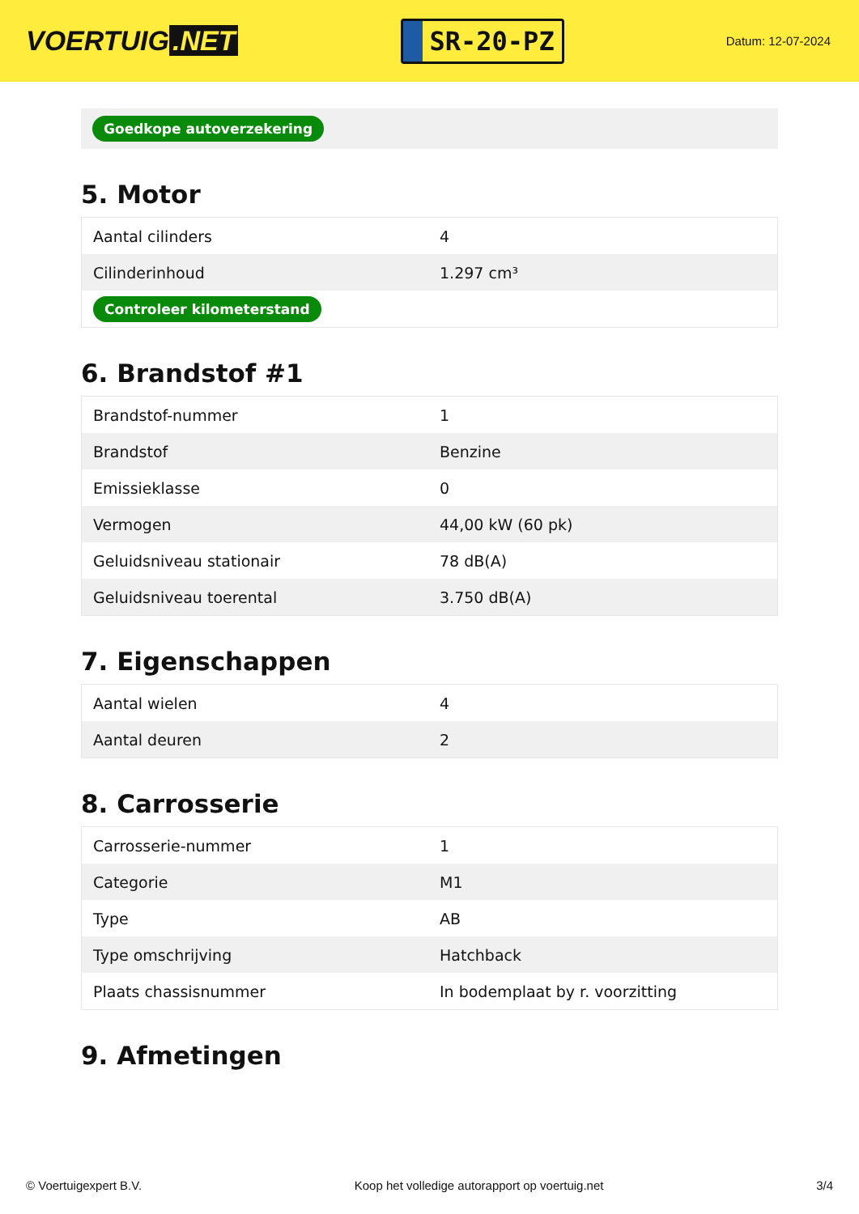VOERTUIG.NET
SR-20-PZ
Datum: 12-07-2024
Goedkope autoverzekering
5. Motor
| Aantal cilinders | 4 |
| Cilinderinhoud | 1.297 cm³ |
| Controleer kilometerstand | |
6. Brandstof #1
| Brandstof-nummer | 1 |
| Brandstof | Benzine |
| Emissieklasse | 0 |
| Vermogen | 44,00 kW (60 pk) |
| Geluidsniveau stationair | 78 dB(A) |
| Geluidsniveau toerental | 3.750 dB(A) |
7. Eigenschappen
| Aantal wielen | 4 |
| Aantal deuren | 2 |
8. Carrosserie
| Carrosserie-nummer | 1 |
| Categorie | M1 |
| Type | AB |
| Type omschrijving | Hatchback |
| Plaats chassisnummer | In bodemplaat by r. voorzitting |
9. Afmetingen
© Voertuigexpert B.V. Koop het volledige autorapport op voertuig.net 3/4